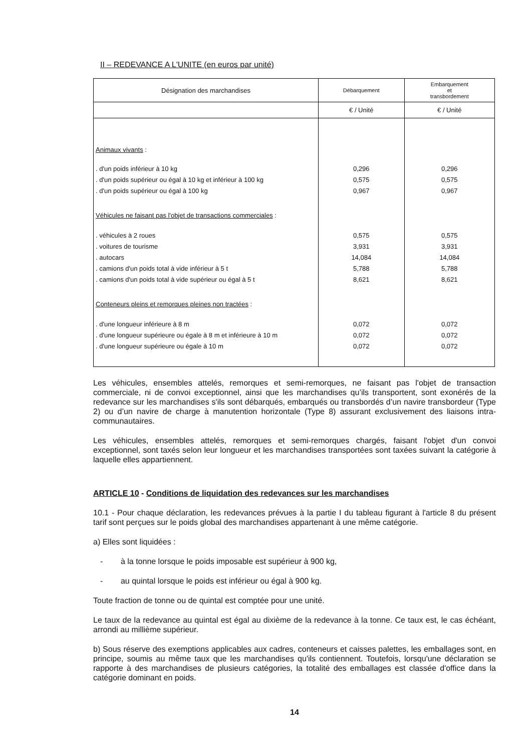II – REDEVANCE A L'UNITE (en euros par unité)
| Désignation des marchandises | Débarquement | Embarquement et transbordement |
| | € / Unité | € / Unité |
| Animaux vivants : | | |
| . d'un poids inférieur à 10 kg | 0,296 | 0,296 |
| . d'un poids supérieur ou égal à 10 kg et inférieur à 100 kg | 0,575 | 0,575 |
| . d'un poids supérieur ou égal à 100 kg | 0,967 | 0,967 |
| Véhicules ne faisant pas l'objet de transactions commerciales : | | |
| . véhicules à 2 roues | 0,575 | 0,575 |
| . voitures de tourisme | 3,931 | 3,931 |
| . autocars | 14,084 | 14,084 |
| . camions d'un poids total à vide inférieur à 5 t | 5,788 | 5,788 |
| . camions d'un poids total à vide supérieur ou égal à 5 t | 8,621 | 8,621 |
| Conteneurs pleins et remorques pleines non tractées : | | |
| . d'une longueur inférieure à 8 m | 0,072 | 0,072 |
| . d'une longueur supérieure ou égale à 8 m et inférieure à 10 m | 0,072 | 0,072 |
| . d'une longueur supérieure ou égale à 10 m | 0,072 | 0,072 |
Les véhicules, ensembles attelés, remorques et semi-remorques, ne faisant pas l'objet de transaction commerciale, ni de convoi exceptionnel, ainsi que les marchandises qu’ils transportent, sont exonérés de la redevance sur les marchandises s'ils sont débarqués, embarqués ou transbordés d’un navire transbordeur (Type 2) ou d’un navire de charge à manutention horizontale (Type 8) assurant exclusivement des liaisons intra-communautaires.
Les véhicules, ensembles attelés, remorques et semi-remorques chargés, faisant l'objet d'un convoi exceptionnel, sont taxés selon leur longueur et les marchandises transportées sont taxées suivant la catégorie à laquelle elles appartiennent.
ARTICLE 10 - Conditions de liquidation des redevances sur les marchandises
10.1 - Pour chaque déclaration, les redevances prévues à la partie I du tableau figurant à l'article 8 du présent tarif sont perçues sur le poids global des marchandises appartenant à une même catégorie.
a) Elles sont liquidées :
- à la tonne lorsque le poids imposable est supérieur à 900 kg,
- au quintal lorsque le poids est inférieur ou égal à 900 kg.
Toute fraction de tonne ou de quintal est comptée pour une unité.
Le taux de la redevance au quintal est égal au dixième de la redevance à la tonne. Ce taux est, le cas échéant, arrondi au millième supérieur.
b) Sous réserve des exemptions applicables aux cadres, conteneurs et caisses palettes, les emballages sont, en principe, soumis au même taux que les marchandises qu'ils contiennent. Toutefois, lorsqu'une déclaration se rapporte à des marchandises de plusieurs catégories, la totalité des emballages est classée d'office dans la catégorie dominant en poids.
14